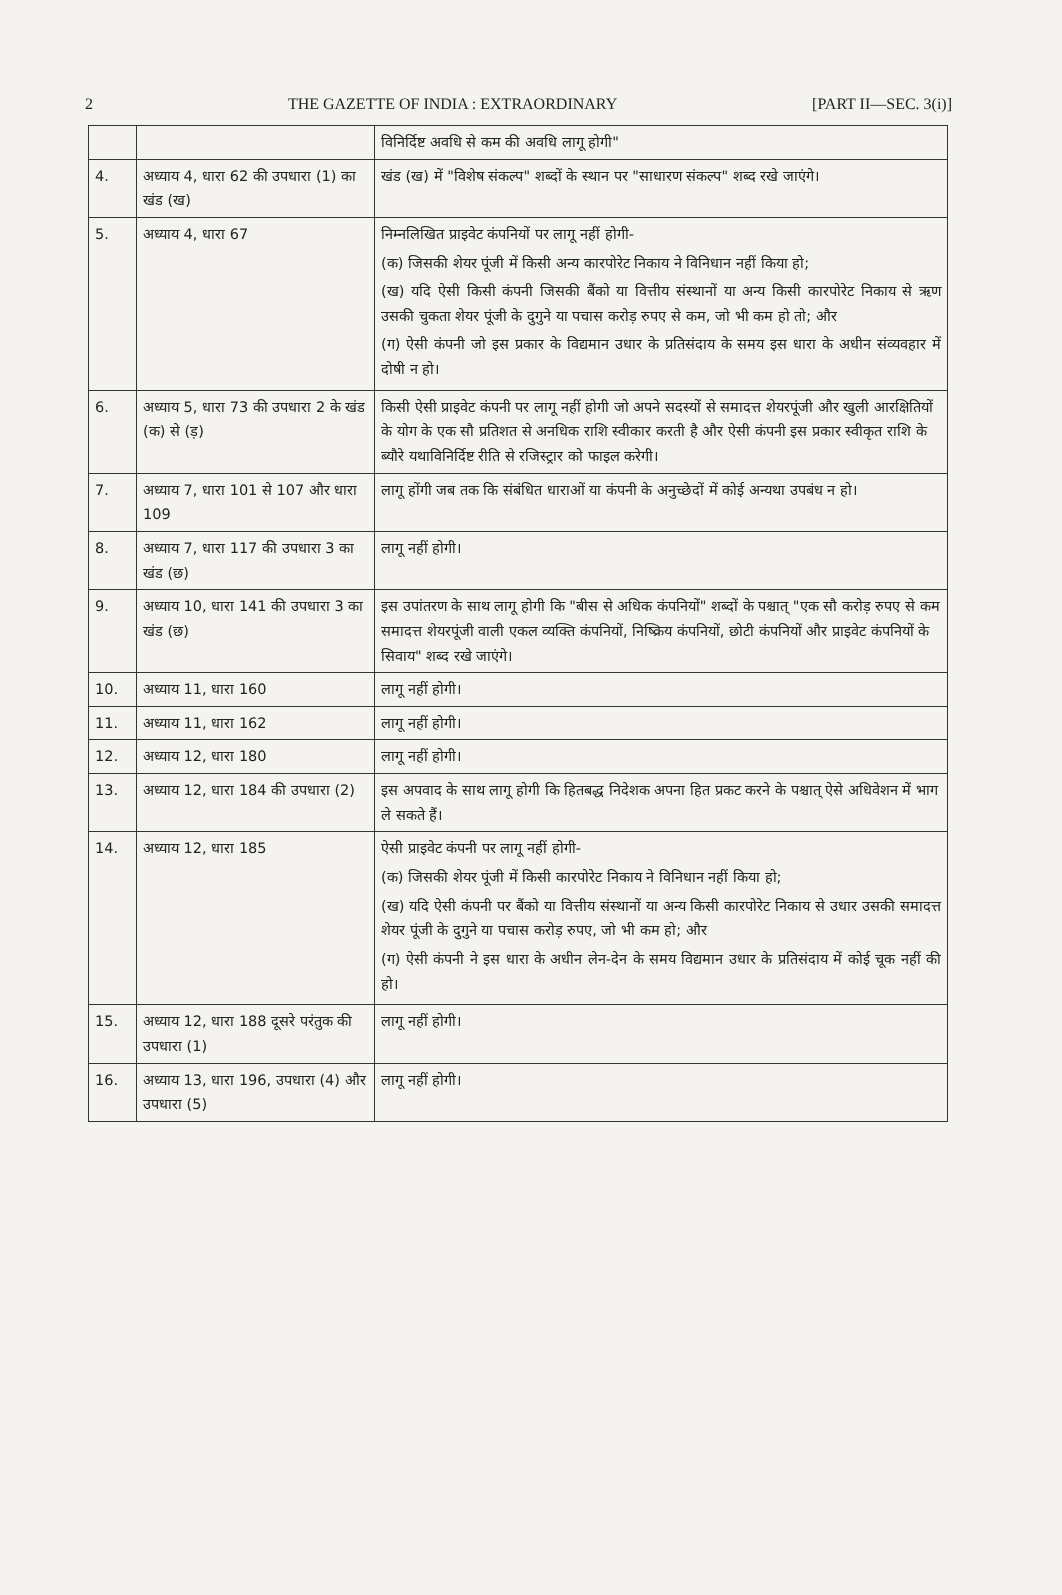2 THE GAZETTE OF INDIA : EXTRAORDINARY [PART II—SEC. 3(i)]
| | | विनिर्दिष्ट अवधि से कम की अवधि लागू होगी" |
| 4. | अध्याय 4, धारा 62 की उपधारा (1) का खंड (ख) | खंड (ख) में "विशेष संकल्प" शब्दों के स्थान पर "साधारण संकल्प" शब्द रखे जाएंगे। |
| 5. | अध्याय 4, धारा 67 | निम्नलिखित प्राइवेट कंपनियों पर लागू नहीं होगी- (क) जिसकी शेयर पूंजी में किसी अन्य कारपोरेट निकाय ने विनिधान नहीं किया हो; (ख) यदि ऐसी किसी कंपनी जिसकी बैंको या वित्तीय संस्थानों या अन्य किसी कारपोरेट निकाय से ऋण उसकी चुकता शेयर पूंजी के दुगुने या पचास करोड़ रुपए से कम, जो भी कम हो तो; और (ग) ऐसी कंपनी जो इस प्रकार के विद्यमान उधार के प्रतिसंदाय के समय इस धारा के अधीन संव्यवहार में दोषी न हो। |
| 6. | अध्याय 5, धारा 73 की उपधारा 2 के खंड (क) से (ड़) | किसी ऐसी प्राइवेट कंपनी पर लागू नहीं होगी जो अपने सदस्यों से समादत्त शेयरपूंजी और खुली आरक्षितियों के योग के एक सौ प्रतिशत से अनधिक राशि स्वीकार करती है और ऐसी कंपनी इस प्रकार स्वीकृत राशि के ब्यौरे यथाविनिर्दिष्ट रीति से रजिस्ट्रार को फाइल करेगी। |
| 7. | अध्याय 7, धारा 101 से 107 और धारा 109 | लागू होंगी जब तक कि संबंधित धाराओं या कंपनी के अनुच्छेदों में कोई अन्यथा उपबंध न हो। |
| 8. | अध्याय 7, धारा 117 की उपधारा 3 का खंड (छ) | लागू नहीं होगी। |
| 9. | अध्याय 10, धारा 141 की उपधारा 3 का खंड (छ) | इस उपांतरण के साथ लागू होगी कि "बीस से अधिक कंपनियों" शब्दों के पश्चात् "एक सौ करोड़ रुपए से कम समादत्त शेयरपूंजी वाली एकल व्यक्ति कंपनियों, निष्क्रिय कंपनियों, छोटी कंपनियों और प्राइवेट कंपनियों के सिवाय" शब्द रखे जाएंगे। |
| 10. | अध्याय 11, धारा 160 | लागू नहीं होगी। |
| 11. | अध्याय 11, धारा 162 | लागू नहीं होगी। |
| 12. | अध्याय 12, धारा 180 | लागू नहीं होगी। |
| 13. | अध्याय 12, धारा 184 की उपधारा (2) | इस अपवाद के साथ लागू होगी कि हितबद्ध निदेशक अपना हित प्रकट करने के पश्चात् ऐसे अधिवेशन में भाग ले सकते हैं। |
| 14. | अध्याय 12, धारा 185 | ऐसी प्राइवेट कंपनी पर लागू नहीं होगी- (क) जिसकी शेयर पूंजी में किसी कारपोरेट निकाय ने विनिधान नहीं किया हो; (ख) यदि ऐसी कंपनी पर बैंको या वित्तीय संस्थानों या अन्य किसी कारपोरेट निकाय से उधार उसकी समादत्त शेयर पूंजी के दुगुने या पचास करोड़ रुपए, जो भी कम हो; और (ग) ऐसी कंपनी ने इस धारा के अधीन लेन-देन के समय विद्यमान उधार के प्रतिसंदाय में कोई चूक नहीं की हो। |
| 15. | अध्याय 12, धारा 188 दूसरे परंतुक की उपधारा (1) | लागू नहीं होगी। |
| 16. | अध्याय 13, धारा 196, उपधारा (4) और उपधारा (5) | लागू नहीं होगी। |